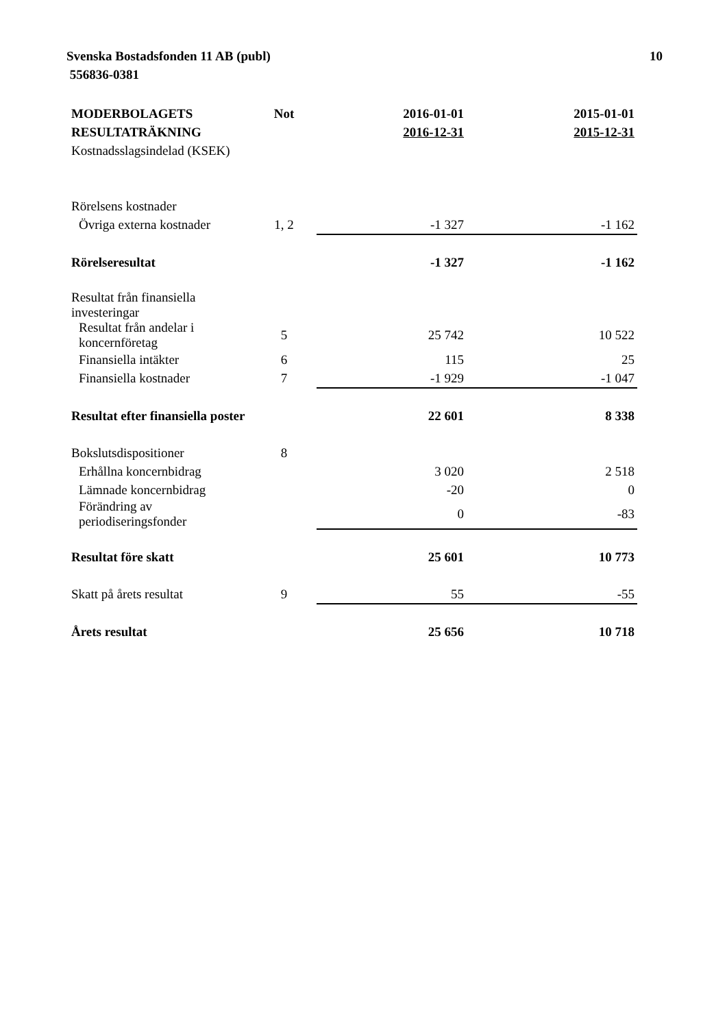Svenska Bostadsfonden 11 AB (publ)
556836-0381
10
| MODERBOLAGETS | Not | 2016-01-01 | 2015-01-01 |
| --- | --- | --- | --- |
| RESULTATRÄKNING | | 2016-12-31 | 2015-12-31 |
| Kostnadsslagsindelad (KSEK) | | | |
| Rörelsens kostnader | | | |
| Övriga externa kostnader | 1, 2 | -1 327 | -1 162 |
| Rörelseresultat | | -1 327 | -1 162 |
| Resultat från finansiella investeringar | | | |
| Resultat från andelar i koncernföretag | 5 | 25 742 | 10 522 |
| Finansiella intäkter | 6 | 115 | 25 |
| Finansiella kostnader | 7 | -1 929 | -1 047 |
| Resultat efter finansiella poster | | 22 601 | 8 338 |
| Bokslutsdispositioner | 8 | | |
| Erhållna koncernbidrag | | 3 020 | 2 518 |
| Lämnade koncernbidrag | | -20 | 0 |
| Förändring av periodiseringsfonder | | 0 | -83 |
| Resultat före skatt | | 25 601 | 10 773 |
| Skatt på årets resultat | 9 | 55 | -55 |
| Årets resultat | | 25 656 | 10 718 |